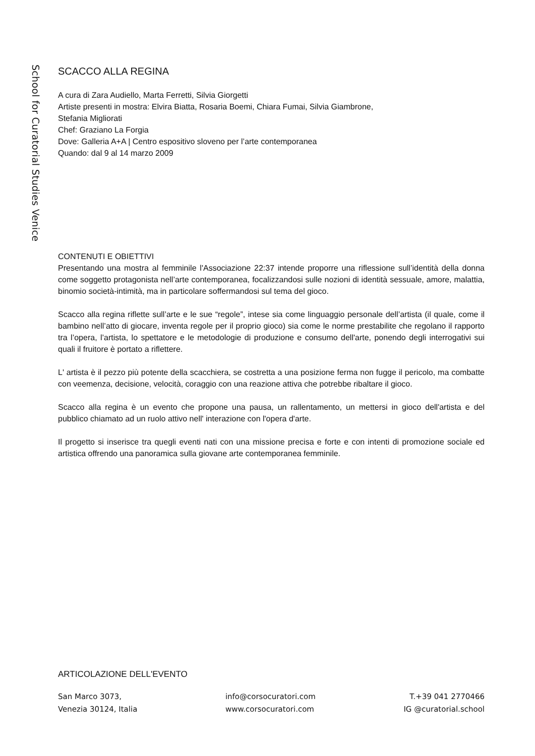School for Curatorial Studies Venice
SCACCO ALLA REGINA
A cura di Zara Audiello, Marta Ferretti, Silvia Giorgetti
Artiste presenti in mostra: Elvira Biatta, Rosaria Boemi, Chiara Fumai, Silvia Giambrone,
Stefania Migliorati
Chef: Graziano La Forgia
Dove: Galleria A+A | Centro espositivo sloveno per l’arte contemporanea
Quando: dal 9 al 14 marzo 2009
CONTENUTI E OBIETTIVI
Presentando una mostra al femminile l'Associazione 22:37 intende proporre una riflessione sull’identità della donna come soggetto protagonista nell’arte contemporanea, focalizzandosi sulle nozioni di identità sessuale, amore, malattia, binomio società-intimità, ma in particolare soffermandosi sul tema del gioco.
Scacco alla regina riflette sull’arte e le sue “regole”, intese sia come linguaggio personale dell’artista (il quale, come il bambino nell’atto di giocare, inventa regole per il proprio gioco) sia come le norme prestabilite che regolano il rapporto tra l’opera, l’artista, lo spettatore e le metodologie di produzione e consumo dell'arte, ponendo degli interrogativi sui quali il fruitore è portato a riflettere.
L' artista è il pezzo più potente della scacchiera, se costretta a una posizione ferma non fugge il pericolo, ma combatte con veemenza, decisione, velocità, coraggio con una reazione attiva che potrebbe ribaltare il gioco.
Scacco alla regina è un evento che propone una pausa, un rallentamento, un mettersi in gioco dell'artista e del pubblico chiamato ad un ruolo attivo nell' interazione con l'opera d'arte.
Il progetto si inserisce tra quegli eventi nati con una missione precisa e forte e con intenti di promozione sociale ed artistica offrendo una panoramica sulla giovane arte contemporanea femminile.
ARTICOLAZIONE DELL'EVENTO
San Marco 3073,
Venezia 30124, Italia
info@corsocuratori.com
www.corsocuratori.com
T.+39 041 2770466
IG @curatorial.school